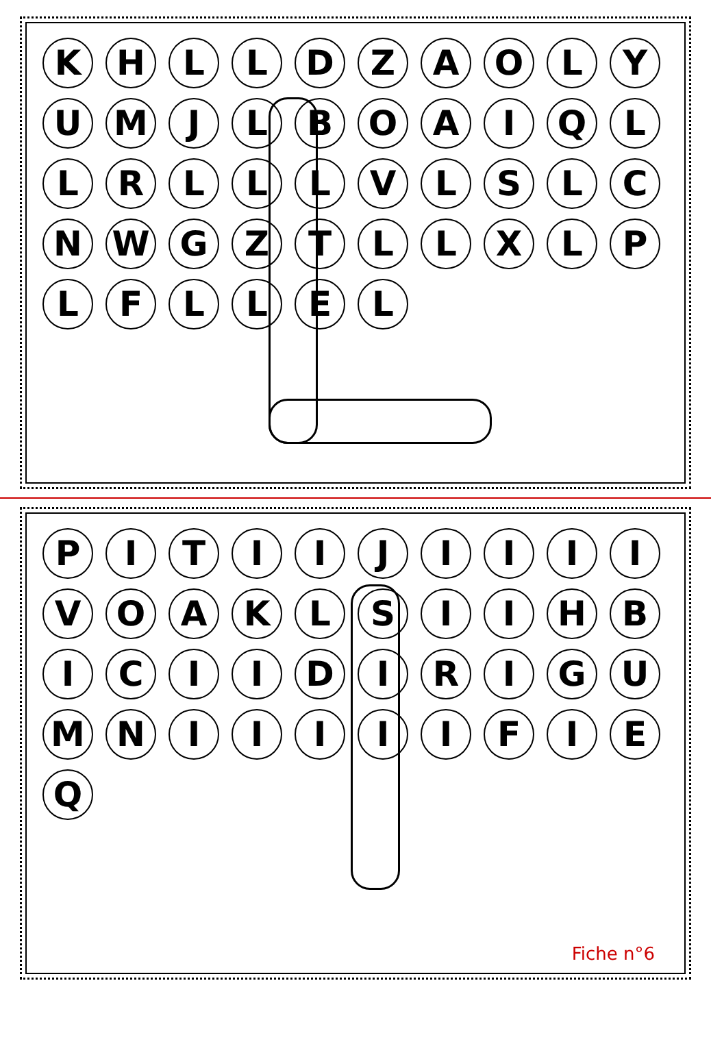K
H
L
L
D
Z
A
O
L
Y
U
M
J
L
B
O
A
I
Q
L
L
R
L
L
L
V
L
S
L
C
N
W
G
Z
T
L
L
X
L
P
L
F
L
L
E
L
P
I
T
I
I
J
I
I
I
I
V
O
A
K
L
S
I
I
H
B
I
C
I
I
D
I
R
I
G
U
M
N
I
I
I
I
I
F
I
E
Q
Fiche n°6